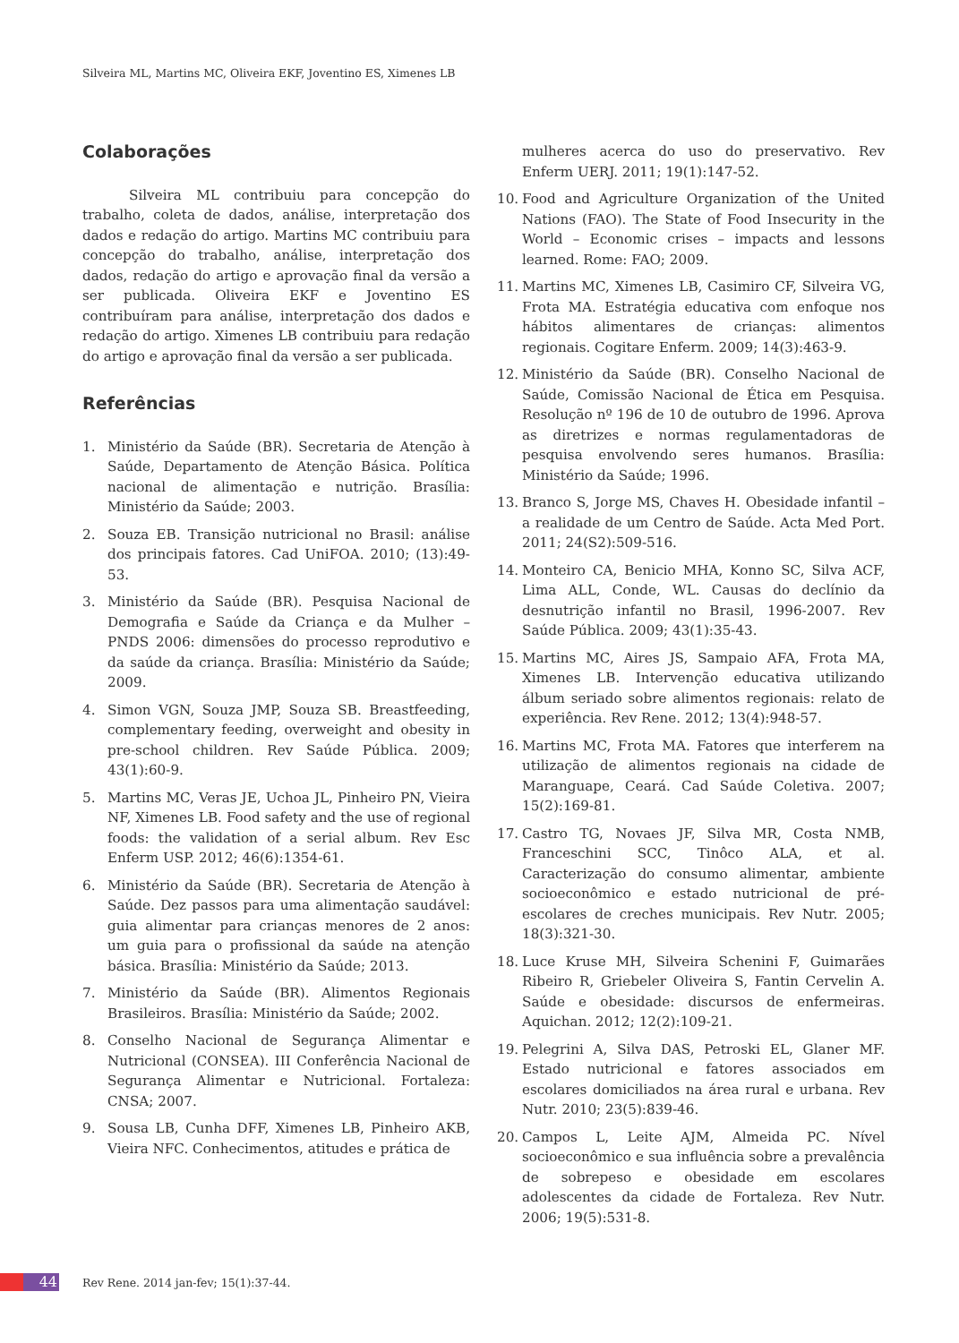Silveira ML, Martins MC, Oliveira EKF, Joventino ES, Ximenes LB
Colaborações
Silveira ML contribuiu para concepção do trabalho, coleta de dados, análise, interpretação dos dados e redação do artigo. Martins MC contribuiu para concepção do trabalho, análise, interpretação dos dados, redação do artigo e aprovação final da versão a ser publicada. Oliveira EKF e Joventino ES contribuíram para análise, interpretação dos dados e redação do artigo. Ximenes LB contribuiu para redação do artigo e aprovação final da versão a ser publicada.
Referências
1. Ministério da Saúde (BR). Secretaria de Atenção à Saúde, Departamento de Atenção Básica. Política nacional de alimentação e nutrição. Brasília: Ministério da Saúde; 2003.
2. Souza EB. Transição nutricional no Brasil: análise dos principais fatores. Cad UniFOA. 2010; (13):49-53.
3. Ministério da Saúde (BR). Pesquisa Nacional de Demografia e Saúde da Criança e da Mulher – PNDS 2006: dimensões do processo reprodutivo e da saúde da criança. Brasília: Ministério da Saúde; 2009.
4. Simon VGN, Souza JMP, Souza SB. Breastfeeding, complementary feeding, overweight and obesity in pre-school children. Rev Saúde Pública. 2009; 43(1):60-9.
5. Martins MC, Veras JE, Uchoa JL, Pinheiro PN, Vieira NF, Ximenes LB. Food safety and the use of regional foods: the validation of a serial album. Rev Esc Enferm USP. 2012; 46(6):1354-61.
6. Ministério da Saúde (BR). Secretaria de Atenção à Saúde. Dez passos para uma alimentação saudável: guia alimentar para crianças menores de 2 anos: um guia para o profissional da saúde na atenção básica. Brasília: Ministério da Saúde; 2013.
7. Ministério da Saúde (BR). Alimentos Regionais Brasileiros. Brasília: Ministério da Saúde; 2002.
8. Conselho Nacional de Segurança Alimentar e Nutricional (CONSEA). III Conferência Nacional de Segurança Alimentar e Nutricional. Fortaleza: CNSA; 2007.
9. Sousa LB, Cunha DFF, Ximenes LB, Pinheiro AKB, Vieira NFC. Conhecimentos, atitudes e prática de
mulheres acerca do uso do preservativo. Rev Enferm UERJ. 2011; 19(1):147-52.
10. Food and Agriculture Organization of the United Nations (FAO). The State of Food Insecurity in the World – Economic crises – impacts and lessons learned. Rome: FAO; 2009.
11. Martins MC, Ximenes LB, Casimiro CF, Silveira VG, Frota MA. Estratégia educativa com enfoque nos hábitos alimentares de crianças: alimentos regionais. Cogitare Enferm. 2009; 14(3):463-9.
12. Ministério da Saúde (BR). Conselho Nacional de Saúde, Comissão Nacional de Ética em Pesquisa. Resolução nº 196 de 10 de outubro de 1996. Aprova as diretrizes e normas regulamentadoras de pesquisa envolvendo seres humanos. Brasília: Ministério da Saúde; 1996.
13. Branco S, Jorge MS, Chaves H. Obesidade infantil – a realidade de um Centro de Saúde. Acta Med Port. 2011; 24(S2):509-516.
14. Monteiro CA, Benicio MHA, Konno SC, Silva ACF, Lima ALL, Conde, WL. Causas do declínio da desnutrição infantil no Brasil, 1996-2007. Rev Saúde Pública. 2009; 43(1):35-43.
15. Martins MC, Aires JS, Sampaio AFA, Frota MA, Ximenes LB. Intervenção educativa utilizando álbum seriado sobre alimentos regionais: relato de experiência. Rev Rene. 2012; 13(4):948-57.
16. Martins MC, Frota MA. Fatores que interferem na utilização de alimentos regionais na cidade de Maranguape, Ceará. Cad Saúde Coletiva. 2007; 15(2):169-81.
17. Castro TG, Novaes JF, Silva MR, Costa NMB, Franceschini SCC, Tinôco ALA, et al. Caracterização do consumo alimentar, ambiente socioeconômico e estado nutricional de pré-escolares de creches municipais. Rev Nutr. 2005; 18(3):321-30.
18. Luce Kruse MH, Silveira Schenini F, Guimarães Ribeiro R, Griebeler Oliveira S, Fantin Cervelin A. Saúde e obesidade: discursos de enfermeiras. Aquichan. 2012; 12(2):109-21.
19. Pelegrini A, Silva DAS, Petroski EL, Glaner MF. Estado nutricional e fatores associados em escolares domiciliados na área rural e urbana. Rev Nutr. 2010; 23(5):839-46.
20. Campos L, Leite AJM, Almeida PC. Nível socioeconômico e sua influência sobre a prevalência de sobrepeso e obesidade em escolares adolescentes da cidade de Fortaleza. Rev Nutr. 2006; 19(5):531-8.
44
Rev Rene. 2014 jan-fev; 15(1):37-44.